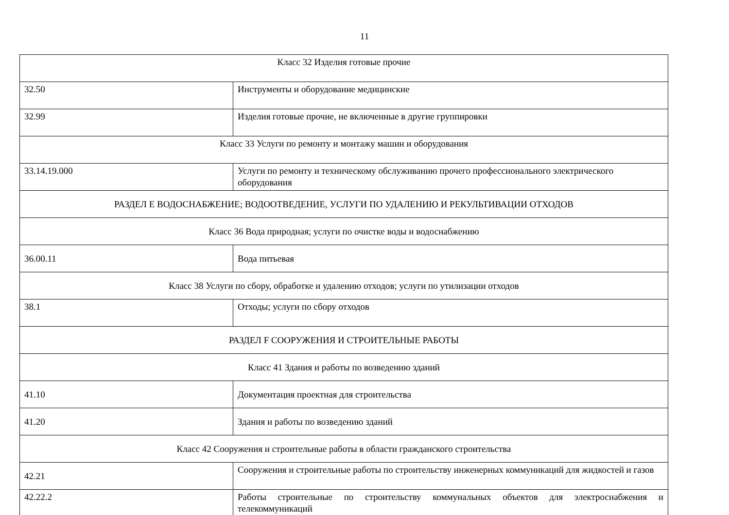11
| Класс 32 Изделия готовые прочие | |
| 32.50 | Инструменты и оборудование медицинские |
| 32.99 | Изделия готовые прочие, не включенные в другие группировки |
| Класс 33 Услуги по ремонту и монтажу машин и оборудования | |
| 33.14.19.000 | Услуги по ремонту и техническому обслуживанию прочего профессионального электрического оборудования |
| РАЗДЕЛ E ВОДОСНАБЖЕНИЕ; ВОДООТВЕДЕНИЕ, УСЛУГИ ПО УДАЛЕНИЮ И РЕКУЛЬТИВАЦИИ ОТХОДОВ | |
| Класс 36 Вода природная; услуги по очистке воды и водоснабжению | |
| 36.00.11 | Вода питьевая |
| Класс 38 Услуги по сбору, обработке и удалению отходов; услуги по утилизации отходов | |
| 38.1 | Отходы; услуги по сбору отходов |
| РАЗДЕЛ F СООРУЖЕНИЯ И СТРОИТЕЛЬНЫЕ РАБОТЫ | |
| Класс 41 Здания и работы по возведению зданий | |
| 41.10 | Документация проектная для строительства |
| 41.20 | Здания и работы по возведению зданий |
| Класс 42 Сооружения и строительные работы в области гражданского строительства | |
| 42.21 | Сооружения и строительные работы по строительству инженерных коммуникаций для жидкостей и газов |
| 42.22.2 | Работы строительные по строительству коммунальных объектов для электроснабжения и телекоммуникаций |